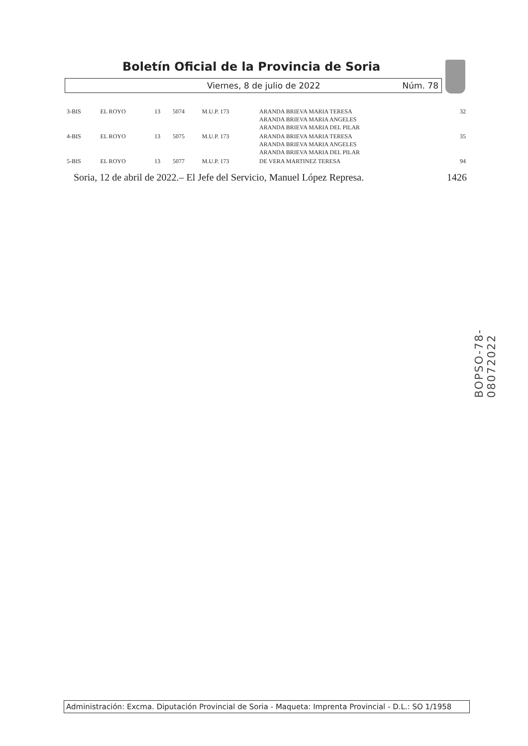Boletín Oficial de la Provincia de Soria
Viernes, 8 de julio de 2022 Núm. 78
| 3-BIS | EL ROYO | 13 | 5074 | M.U.P. 173 | ARANDA BRIEVA MARIA TERESA ARANDA BRIEVA MARIA ANGELES ARANDA BRIEVA MARIA DEL PILAR | 32 |
| 4-BIS | EL ROYO | 13 | 5075 | M.U.P. 173 | ARANDA BRIEVA MARIA TERESA ARANDA BRIEVA MARIA ANGELES ARANDA BRIEVA MARIA DEL PILAR | 35 |
| 5-BIS | EL ROYO | 13 | 5077 | M.U.P. 173 | DE VERA MARTINEZ TERESA | 94 |
Soria, 12 de abril de 2022.– El Jefe del Servicio, Manuel López Represa. 1426
BOPSO-78-08072022
Administración: Excma. Diputación Provincial de Soria - Maqueta: Imprenta Provincial - D.L.: SO 1/1958